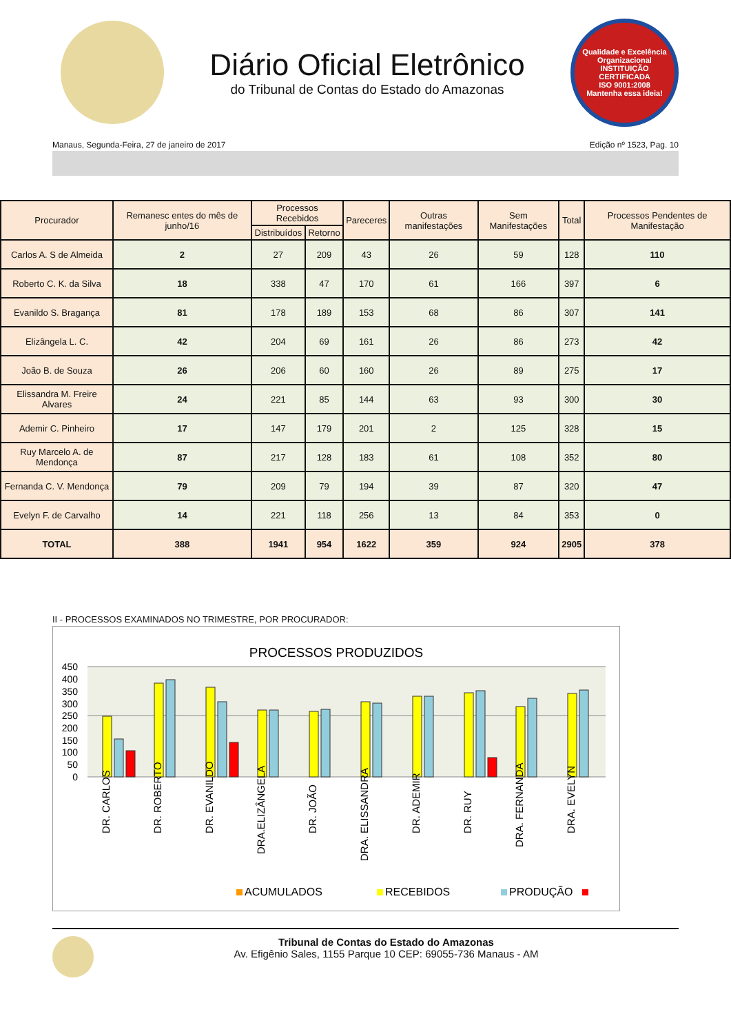Diário Oficial Eletrônico
do Tribunal de Contas do Estado do Amazonas
Qualidade e Excelência Organizacional
INSTITUIÇÃO CERTIFICADA
ISO 9001:2008
Mantenha essa ideia!
Manaus, Segunda-Feira, 27 de janeiro de 2017 Edição nº 1523, Pag. 10
| Procurador | Remanesc entes do mês de junho/16 | Processos Recebidos | | Pareceres | Outras manifestações | Sem Manifestações | Total | Processos Pendentes de Manifestação |
| --- | --- | --- | --- | --- | --- | --- | --- | --- |
| | | Distribuídos | Retorno | | | | | |
| Carlos A. S de Almeida | 2 | 27 | 209 | 43 | 26 | 59 | 128 | 110 |
| Roberto C. K. da Silva | 18 | 338 | 47 | 170 | 61 | 166 | 397 | 6 |
| Evanildo S. Bragança | 81 | 178 | 189 | 153 | 68 | 86 | 307 | 141 |
| Elizângela L. C. | 42 | 204 | 69 | 161 | 26 | 86 | 273 | 42 |
| João B. de Souza | 26 | 206 | 60 | 160 | 26 | 89 | 275 | 17 |
| Elissandra M. Freire Alvares | 24 | 221 | 85 | 144 | 63 | 93 | 300 | 30 |
| Ademir C. Pinheiro | 17 | 147 | 179 | 201 | 2 | 125 | 328 | 15 |
| Ruy Marcelo A. de Mendonça | 87 | 217 | 128 | 183 | 61 | 108 | 352 | 80 |
| Fernanda C. V. Mendonça | 79 | 209 | 79 | 194 | 39 | 87 | 320 | 47 |
| Evelyn F. de Carvalho | 14 | 221 | 118 | 256 | 13 | 84 | 353 | 0 |
| TOTAL | 388 | 1941 | 954 | 1622 | 359 | 924 | 2905 | 378 |
II - PROCESSOS EXAMINADOS NO TRIMESTRE, POR PROCURADOR:
PROCESSOS PRODUZIDOS
0
50
100
150
200
250
300
350
400
450
DR. CARLOS
DR. ROBERTO
DR. EVANILDO
DRA.ELIZÂNGELA
DR. JOÃO
DRA. ELISSANDRA
DR. ADEMIR
DR. RUY
DRA. FERNANDA
DRA. EVELYN
ACUMULADOS
RECEBIDOS
PRODUÇÃO
Tribunal de Contas do Estado do Amazonas
Av. Efigênio Sales, 1155 Parque 10 CEP: 69055-736 Manaus - AM